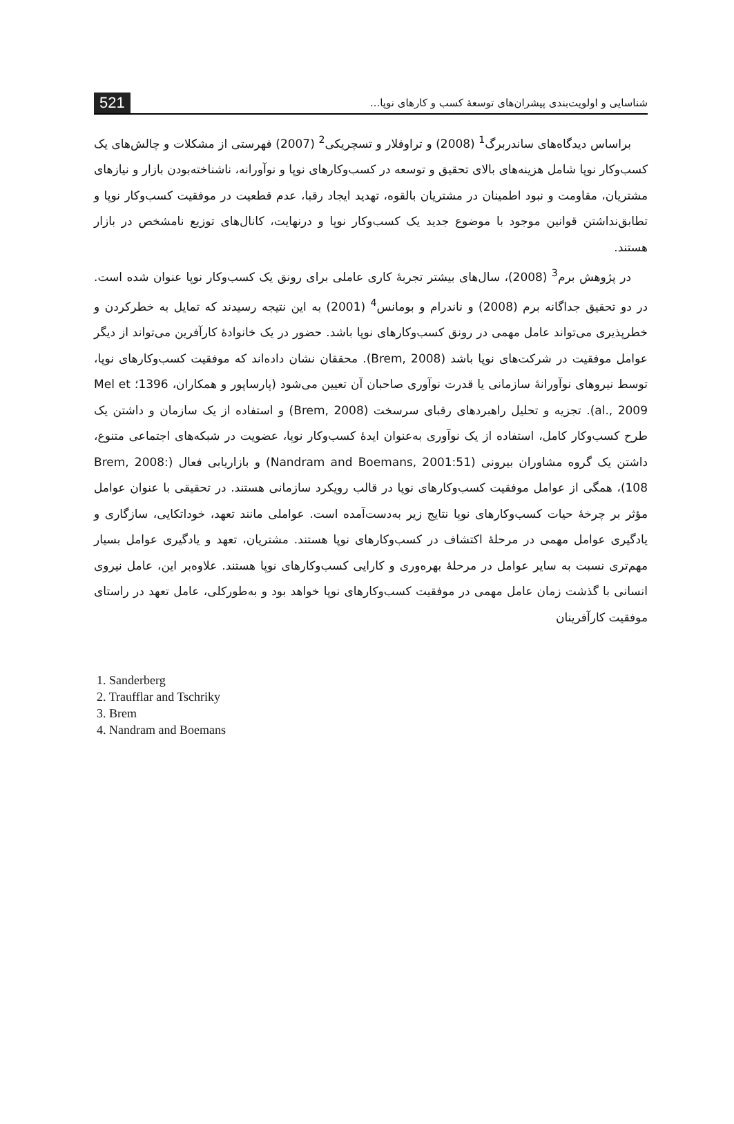521 شناسایی و اولویت‌بندی پیشران‌های توسعهٔ کسب و کارهای نوپا...
براساس دیدگاه‌های ساندربرگ<sup>1</sup> (2008) و تراوفلار و تسچریکی<sup>2</sup> (2007) فهرستی از مشکلات و چالش‌های یک کسب‌وکار نوپا شامل هزینه‌های بالای تحقیق و توسعه در کسب‌وکارهای نوپا و نوآورانه، ناشناخته‌بودن بازار و نیازهای مشتریان، مقاومت و نبود اطمینان در مشتریان بالقوه، تهدید ایجاد رقبا، عدم قطعیت در موفقیت کسب‌وکار نوپا و تطابق‌نداشتن قوانین موجود با موضوع جدید یک کسب‌وکار نوپا و درنهایت، کانال‌های توزیع نامشخص در بازار هستند.
در پژوهش برم<sup>3</sup> (2008)، سال‌های بیشتر تجربهٔ کاری عاملی برای رونق یک کسب‌وکار نوپا عنوان شده است. در دو تحقیق جداگانه برم (2008) و ناندرام و بومانس<sup>4</sup> (2001) به این نتیجه رسیدند که تمایل به خطرکردن و خطرپذیری می‌تواند عامل مهمی در رونق کسب‌وکارهای نوپا باشد. حضور در یک خانوادهٔ کارآفرین می‌تواند از دیگر عوامل موفقیت در شرکت‌های نوپا باشد (Brem, 2008). محققان نشان داده‌اند که موفقیت کسب‌وکارهای نوپا، توسط نیروهای نوآورانهٔ سازمانی یا قدرت نوآوری صاحبان آن تعیین می‌شود (پارساپور و همکاران، 1396؛ Mel et al., 2009). تجزیه و تحلیل راهبردهای رقبای سرسخت (Brem, 2008) و استفاده از یک سازمان و داشتن یک طرح کسب‌وکار کامل، استفاده از یک نوآوری به‌عنوان ایدهٔ کسب‌وکار نوپا، عضویت در شبکه‌های اجتماعی متنوع، داشتن یک گروه مشاوران بیرونی (Nandram and Boemans, 2001:51) و بازاریابی فعال (Brem, 2008: 108)، همگی از عوامل موفقیت کسب‌وکارهای نوپا در قالب رویکرد سازمانی هستند. در تحقیقی با عنوان عوامل مؤثر بر چرخهٔ حیات کسب‌وکارهای نوپا نتایج زیر به‌دست‌آمده است. عواملی مانند تعهد، خوداتکایی، سازگاری و یادگیری عوامل مهمی در مرحلهٔ اکتشاف در کسب‌وکارهای نوپا هستند. مشتریان، تعهد و یادگیری عوامل بسیار مهم‌تری نسبت به سایر عوامل در مرحلهٔ بهره‌وری و کارایی کسب‌وکارهای نوپا هستند. علاوه‌بر این، عامل نیروی انسانی با گذشت زمان عامل مهمی در موفقیت کسب‌وکارهای نوپا خواهد بود و به‌طورکلی، عامل تعهد در راستای موفقیت کارآفرینان
1. Sanderberg
2. Traufflar and Tschriky
3. Brem
4. Nandram and Boemans